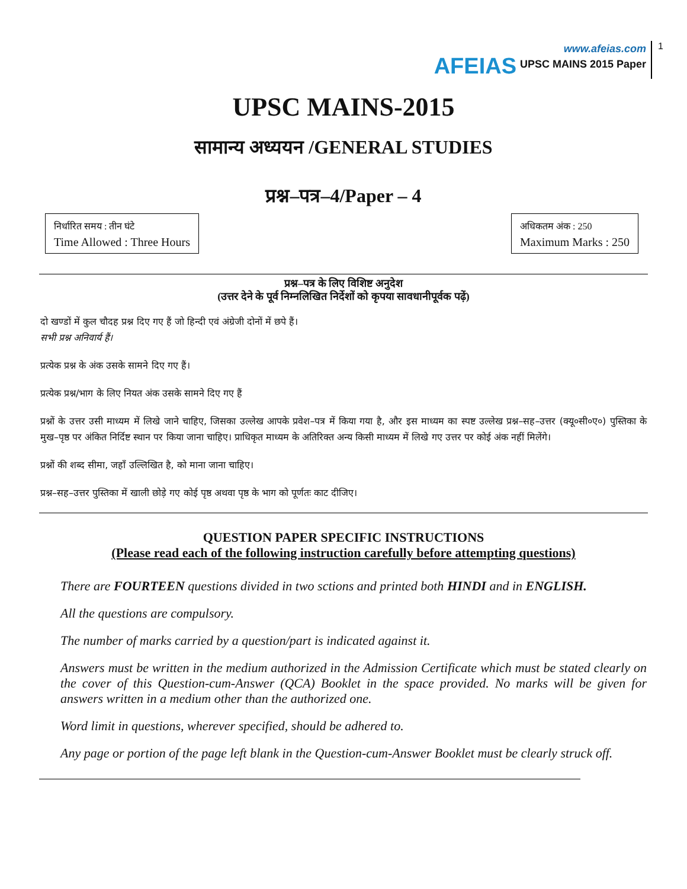AFEIAS
www.afeias.com
UPSC MAINS 2015 Paper
1
UPSC MAINS-2015
सामान्य अध्ययन /GENERAL STUDIES
प्रश्न–पत्र–4/Paper – 4
निर्धारित समय : तीन घंटे
Time Allowed : Three Hours
अधिकतम अंक : 250
Maximum Marks : 250
प्रश्न–पत्र के लिए विशिष्ट अनुदेश
(उत्तर देने के पूर्व निम्नलिखित निर्देशों को कृपया सावधानीपूर्वक पढ़ें)
दो खण्डों में कुल चौदह प्रश्न दिए गए हैं जो हिन्दी एवं अंग्रेजी दोनों में छपे हैं।
सभी प्रश्न अनिवार्य हैं।
प्रत्येक प्रश्न के अंक उसके सामने दिए गए हैं।
प्रत्येक प्रश्न/भाग के लिए नियत अंक उसके सामने दिए गए हैं
प्रश्नों के उत्तर उसी माध्यम में लिखे जाने चाहिए, जिसका उल्लेख आपके प्रवेश–पत्र में किया गया है, और इस माध्यम का स्पष्ट उल्लेख प्रश्न–सह–उत्तर (क्यू०सी०ए०) पुस्तिका के मुख–पृष्ठ पर अंकित निर्दिष्ट स्थान पर किया जाना चाहिए। प्राधिकृत माध्यम के अतिरिक्त अन्य किसी माध्यम में लिखे गए उत्तर पर कोई अंक नहीं मिलेंगे।
प्रश्नों की शब्द सीमा, जहाँ उल्लिखित है, को माना जाना चाहिए।
प्रश्न–सह–उत्तर पुस्तिका में खाली छोड़े गए कोई पृष्ठ अथवा पृष्ठ के भाग को पूर्णतः काट दीजिए।
QUESTION PAPER SPECIFIC INSTRUCTIONS
(Please read each of the following instruction carefully before attempting questions)
There are FOURTEEN questions divided in two sctions and printed both HINDI and in ENGLISH.
All the questions are compulsory.
The number of marks carried by a question/part is indicated against it.
Answers must be written in the medium authorized in the Admission Certificate which must be stated clearly on the cover of this Question-cum-Answer (QCA) Booklet in the space provided. No marks will be given for answers written in a medium other than the authorized one.
Word limit in questions, wherever specified, should be adhered to.
Any page or portion of the page left blank in the Question-cum-Answer Booklet must be clearly struck off.